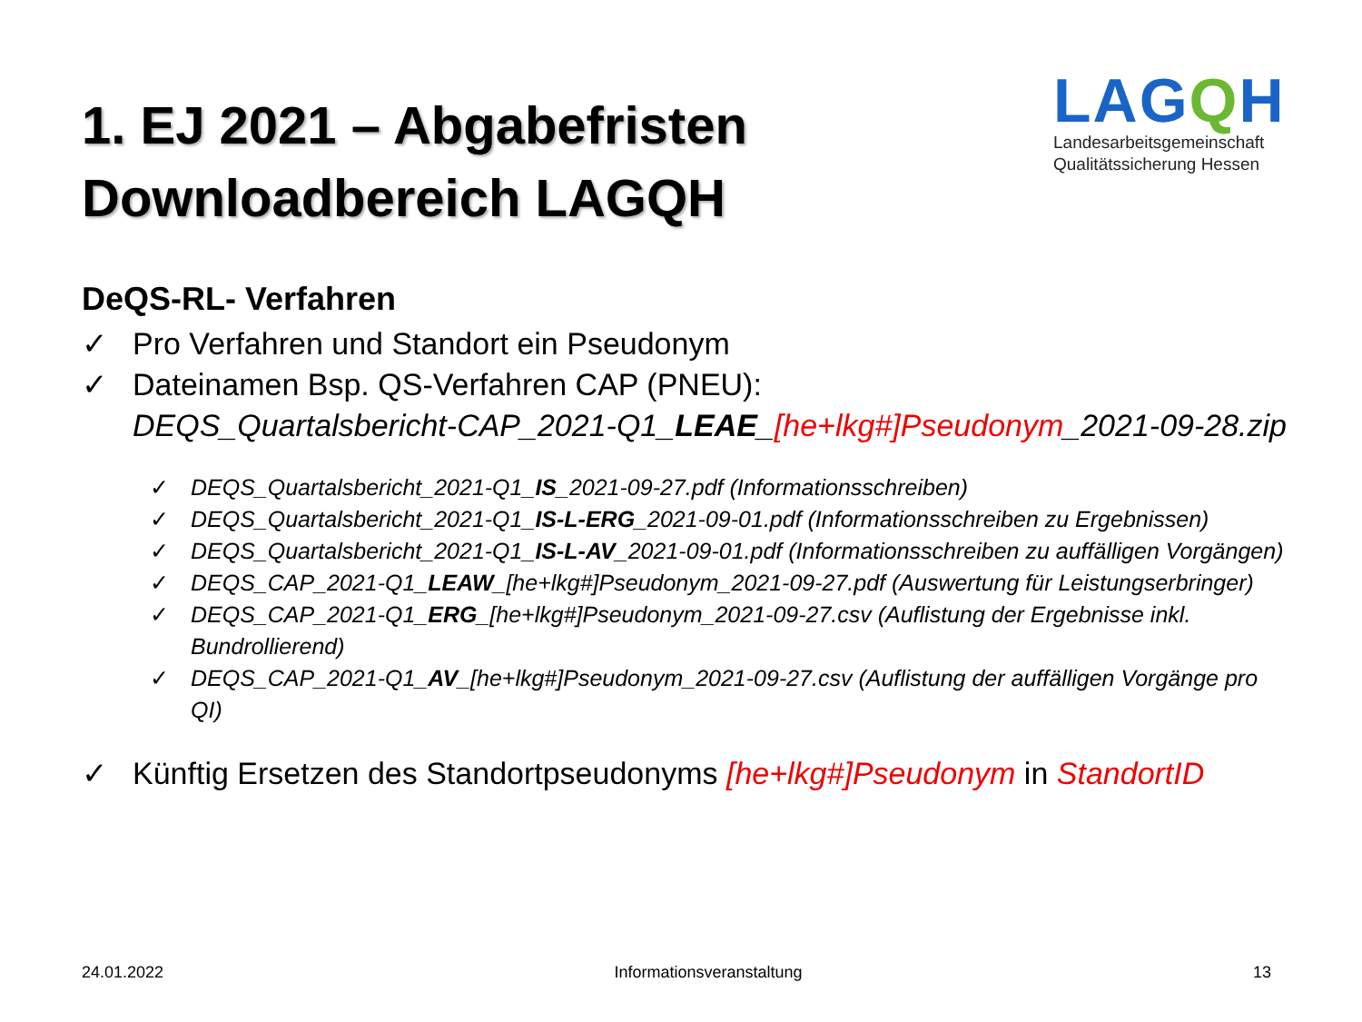1. EJ 2021 – Abgabefristen
Downloadbereich LAGQH
LAGQH
Landesarbeitsgemeinschaft
Qualitätssicherung Hessen
DeQS-RL- Verfahren
✓ Pro Verfahren und Standort ein Pseudonym
✓ Dateinamen Bsp. QS-Verfahren CAP (PNEU):
DEQS_Quartalsbericht-CAP_2021-Q1_LEAE_[he+lkg#]Pseudonym_2021-09-28.zip
✓ DEQS_Quartalsbericht_2021-Q1_IS_2021-09-27.pdf (Informationsschreiben)
✓ DEQS_Quartalsbericht_2021-Q1_IS-L-ERG_2021-09-01.pdf (Informationsschreiben zu Ergebnissen)
✓ DEQS_Quartalsbericht_2021-Q1_IS-L-AV_2021-09-01.pdf (Informationsschreiben zu auffälligen Vorgängen)
✓ DEQS_CAP_2021-Q1_LEAW_[he+lkg#]Pseudonym_2021-09-27.pdf (Auswertung für Leistungserbringer)
✓ DEQS_CAP_2021-Q1_ERG_[he+lkg#]Pseudonym_2021-09-27.csv (Auflistung der Ergebnisse inkl. Bundrollierend)
✓ DEQS_CAP_2021-Q1_AV_[he+lkg#]Pseudonym_2021-09-27.csv (Auflistung der auffälligen Vorgänge pro QI)
✓ Künftig Ersetzen des Standortpseudonyms [he+lkg#]Pseudonym in StandortID
24.01.2022 Informationsveranstaltung 13